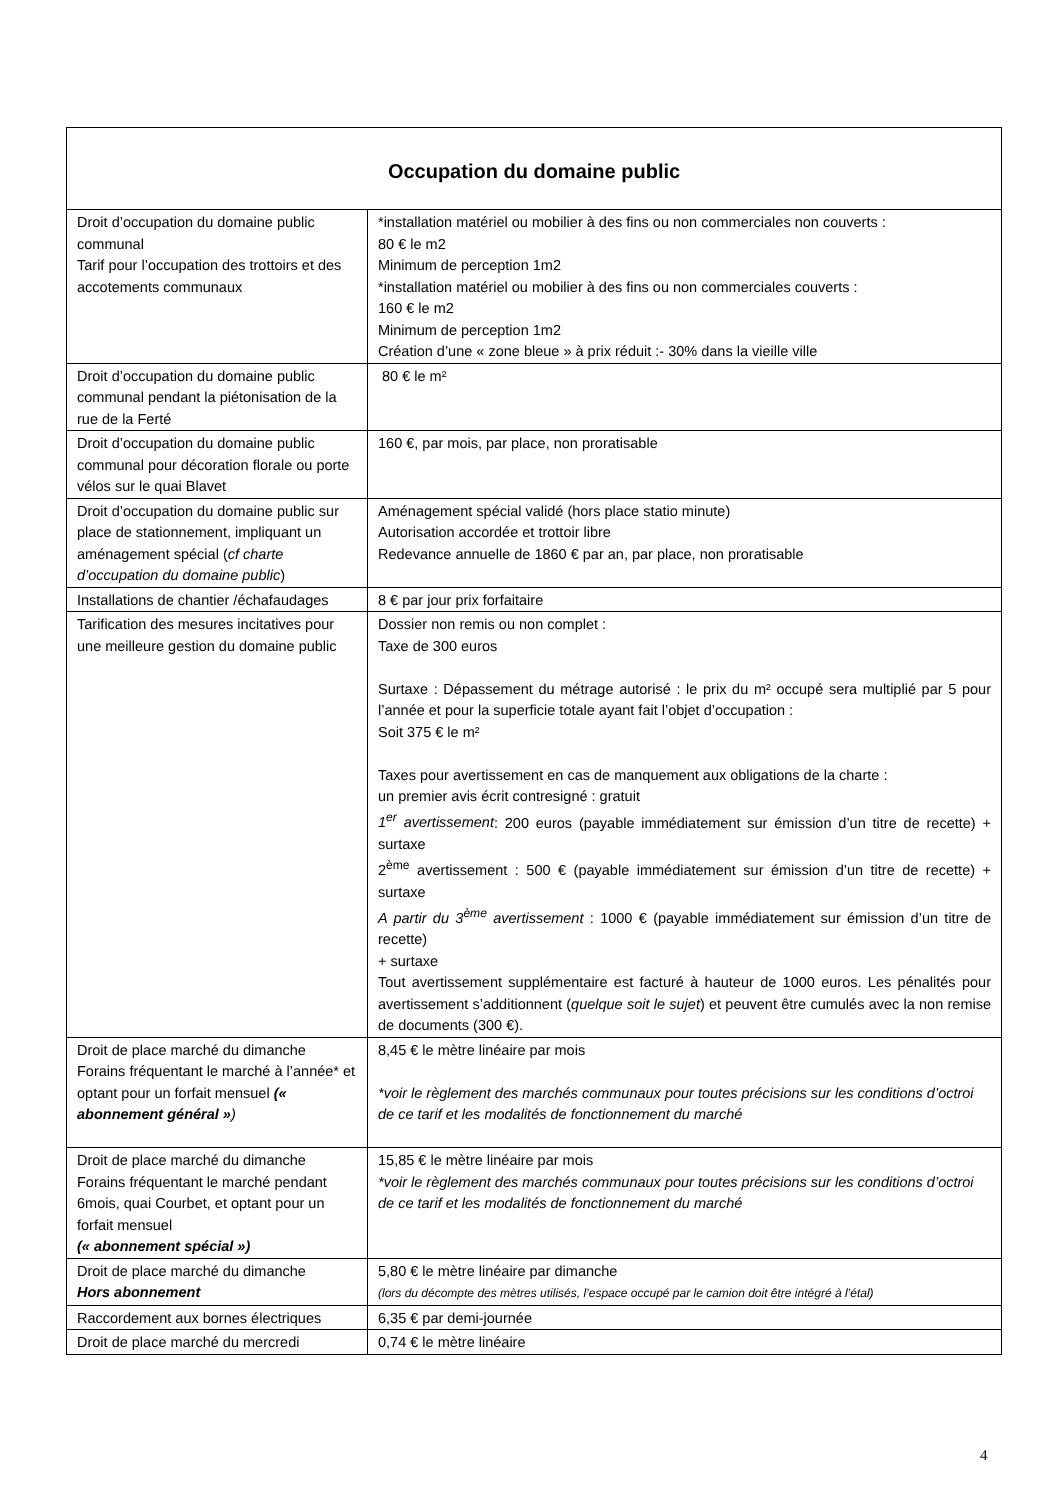| Occupation du domaine public | |
| --- | --- |
| Droit d’occupation du domaine public communal Tarif pour l’occupation des trottoirs et des accotements communaux | *installation matériel ou mobilier à des fins ou non commerciales non couverts : 80 € le m2 Minimum de perception 1m2 *installation matériel ou mobilier à des fins ou non commerciales couverts : 160 € le m2 Minimum de perception 1m2 Création d’une « zone bleue » à prix réduit :- 30% dans la vieille ville |
| Droit d’occupation du domaine public communal pendant la piétonisation de la rue de la Ferté | 80 € le m² |
| Droit d’occupation du domaine public communal pour décoration florale ou porte vélos sur le quai Blavet | 160 €, par mois, par place, non proratisable |
| Droit d’occupation du domaine public sur place de stationnement, impliquant un aménagement spécial ( cf charte d’occupation du domaine public ) | Aménagement spécial validé (hors place statio minute) Autorisation accordée et trottoir libre Redevance annuelle de 1860 € par an, par place, non proratisable |
| Installations de chantier /échafaudages | 8 € par jour prix forfaitaire |
| Tarification des mesures incitatives pour une meilleure gestion du domaine public | Dossier non remis ou non complet : Taxe de 300 euros Surtaxe : Dépassement du métrage autorisé : le prix du m² occupé sera multiplié par 5 pour l’année et pour la superficie totale ayant fait l’objet d’occupation : Soit 375 € le m² Taxes pour avertissement en cas de manquement aux obligations de la charte : un premier avis écrit contresigné : gratuit 1<sup>er</sup> avertissement : 200 euros (payable immédiatement sur émission d’un titre de recette) + surtaxe 2<sup>ème</sup> avertissement : 500 € (payable immédiatement sur émission d’un titre de recette) + surtaxe A partir du 3<sup>ème</sup> avertissement : 1000 € (payable immédiatement sur émission d’un titre de recette) + surtaxe Tout avertissement supplémentaire est facturé à hauteur de 1000 euros. Les pénalités pour avertissement s’additionnent ( quelque soit le sujet ) et peuvent être cumulés avec la non remise de documents (300 €). |
| Droit de place marché du dimanche Forains fréquentant le marché à l’année* et optant pour un forfait mensuel (« abonnement général » ) | 8,45 € le mètre linéaire par mois *voir le règlement des marchés communaux pour toutes précisions sur les conditions d’octroi de ce tarif et les modalités de fonctionnement du marché |
| Droit de place marché du dimanche Forains fréquentant le marché pendant 6mois, quai Courbet, et optant pour un forfait mensuel (« abonnement spécial ») | 15,85 € le mètre linéaire par mois *voir le règlement des marchés communaux pour toutes précisions sur les conditions d’octroi de ce tarif et les modalités de fonctionnement du marché |
| Droit de place marché du dimanche Hors abonnement | 5,80 € le mètre linéaire par dimanche (lors du décompte des mètres utilisés, l’espace occupé par le camion doit être intégré à l’étal) |
| Raccordement aux bornes électriques | 6,35 € par demi-journée |
| Droit de place marché du mercredi | 0,74 € le mètre linéaire |
4